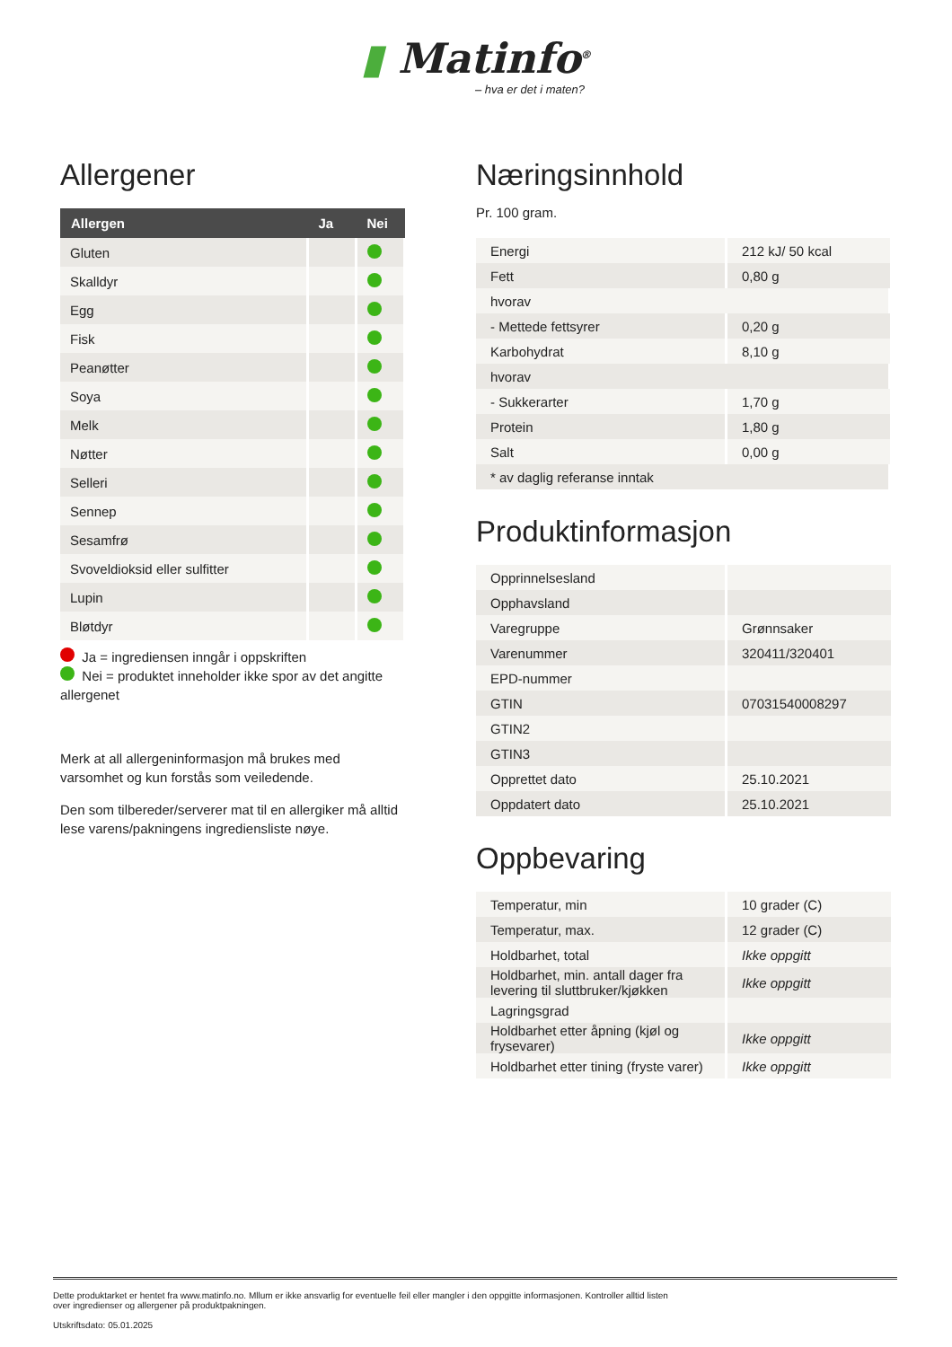▮ Matinfo<sup>®</sup>
– hva er det i maten?
Allergener
| Allergen | Ja | Nei |
| --- | --- | --- |
| Gluten | | |
| Skalldyr | | |
| Egg | | |
| Fisk | | |
| Peanøtter | | |
| Soya | | |
| Melk | | |
| Nøtter | | |
| Selleri | | |
| Sennep | | |
| Sesamfrø | | |
| Svoveldioksid eller sulfitter | | |
| Lupin | | |
| Bløtdyr | | |
Ja = ingrediensen inngår i oppskriften
Nei = produktet inneholder ikke spor av det angitte allergenet
Merk at all allergeninformasjon må brukes med varsomhet og kun forstås som veiledende.
Den som tilbereder/serverer mat til en allergiker må alltid lese varens/pakningens ingrediensliste nøye.
Næringsinnhold
Pr. 100 gram.
| Energi | 212 kJ/ 50 kcal |
| Fett | 0,80 g |
| hvorav | |
| - Mettede fettsyrer | 0,20 g |
| Karbohydrat | 8,10 g |
| hvorav | |
| - Sukkerarter | 1,70 g |
| Protein | 1,80 g |
| Salt | 0,00 g |
| * av daglig referanse inntak | |
Produktinformasjon
| Opprinnelsesland | |
| Opphavsland | |
| Varegruppe | Grønnsaker |
| Varenummer | 320411/320401 |
| EPD-nummer | |
| GTIN | 07031540008297 |
| GTIN2 | |
| GTIN3 | |
| Opprettet dato | 25.10.2021 |
| Oppdatert dato | 25.10.2021 |
Oppbevaring
| Temperatur, min | 10 grader (C) |
| Temperatur, max. | 12 grader (C) |
| Holdbarhet, total | Ikke oppgitt |
| Holdbarhet, min. antall dager fra levering til sluttbruker/kjøkken | Ikke oppgitt |
| Lagringsgrad | |
| Holdbarhet etter åpning (kjøl og frysevarer) | Ikke oppgitt |
| Holdbarhet etter tining (fryste varer) | Ikke oppgitt |
Dette produktarket er hentet fra www.matinfo.no. Mllum er ikke ansvarlig for eventuelle feil eller mangler i den oppgitte informasjonen. Kontroller alltid listen
over ingredienser og allergener på produktpakningen.
Utskriftsdato: 05.01.2025